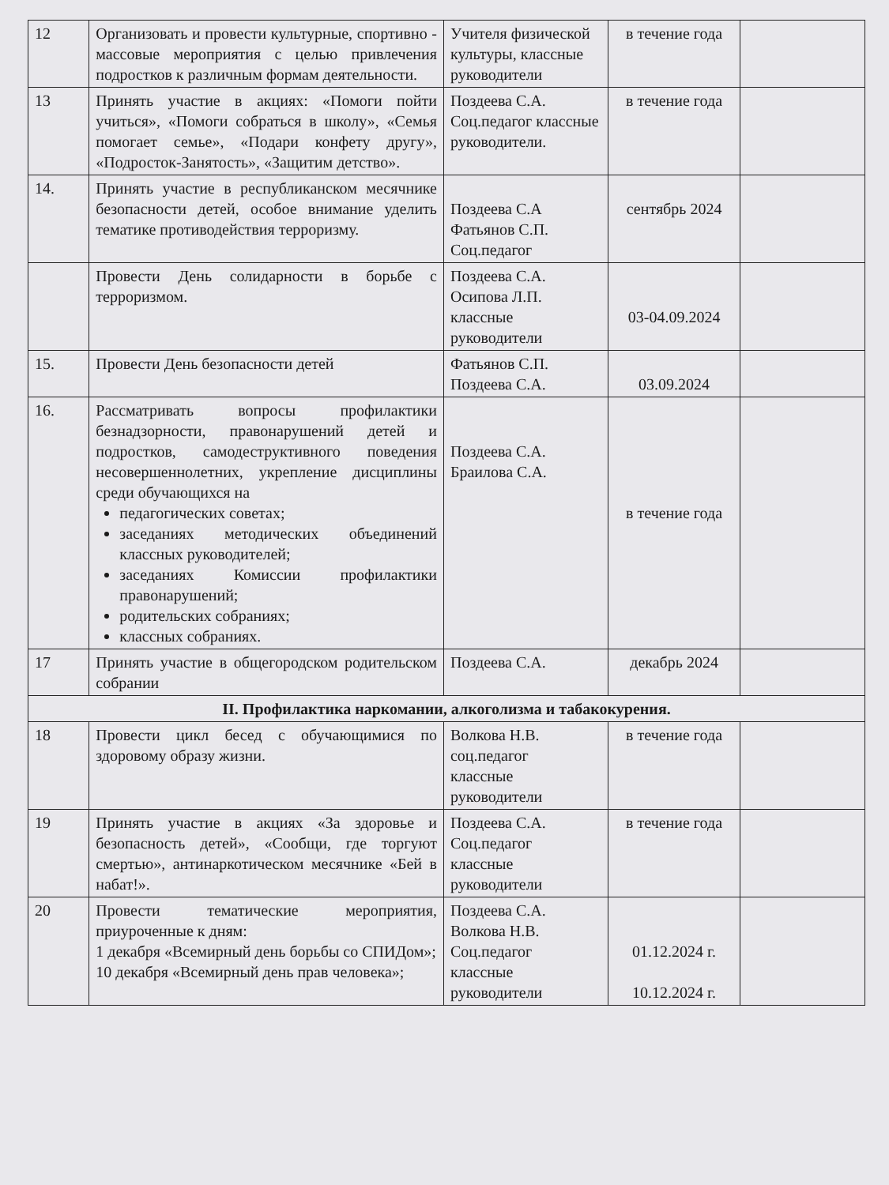| 12 | Организовать и провести культурные, спортивно - массовые мероприятия с целью привлечения подростков к различным формам деятельности. | Учителя физической культуры, классные руководители | в течение года | |
| 13 | Принять участие в акциях: «Помоги пойти учиться», «Помоги собраться в школу», «Семья помогает семье», «Подари конфету другу», «Подросток-Занятость», «Защитим детство». | Поздеева С.А. Соц.педагог классные руководители. | в течение года | |
| 14. | Принять участие в республиканском месячнике безопасности детей, особое внимание уделить тематике противодействия терроризму. | Поздеева С.А Фатьянов С.П. Соц.педагог | сентябрь 2024 | |
| | Провести День солидарности в борьбе с терроризмом. | Поздеева С.А. Осипова Л.П. классные руководители | 03-04.09.2024 | |
| 15. | Провести День безопасности детей | Фатьянов С.П. Поздеева С.А. | 03.09.2024 | |
| 16. | Рассматривать вопросы профилактики безнадзорности, правонарушений детей и подростков, самодеструктивного поведения несовершеннолетних, укрепление дисциплины среди обучающихся на педагогических советах; заседаниях методических объединений классных руководителей; заседаниях Комиссии профилактики правонарушений; родительских собраниях; классных собраниях. | Поздеева С.А. Браилова С.А. | в течение года | |
| 17 | Принять участие в общегородском родительском собрании | Поздеева С.А. | декабрь 2024 | |
| II. Профилактика наркомании, алкоголизма и табакокурения. | | | | |
| 18 | Провести цикл бесед с обучающимися по здоровому образу жизни. | Волкова Н.В. соц.педагог классные руководители | в течение года | |
| 19 | Принять участие в акциях «За здоровье и безопасность детей», «Сообщи, где торгуют смертью», антинаркотическом месячнике «Бей в набат!». | Поздеева С.А. Соц.педагог классные руководители | в течение года | |
| 20 | Провести тематические мероприятия, приуроченные к дням: 1 декабря «Всемирный день борьбы со СПИДом»; 10 декабря «Всемирный день прав человека»; | Поздеева С.А. Волкова Н.В. Соц.педагог классные руководители | 01.12.2024 г. 10.12.2024 г. | |